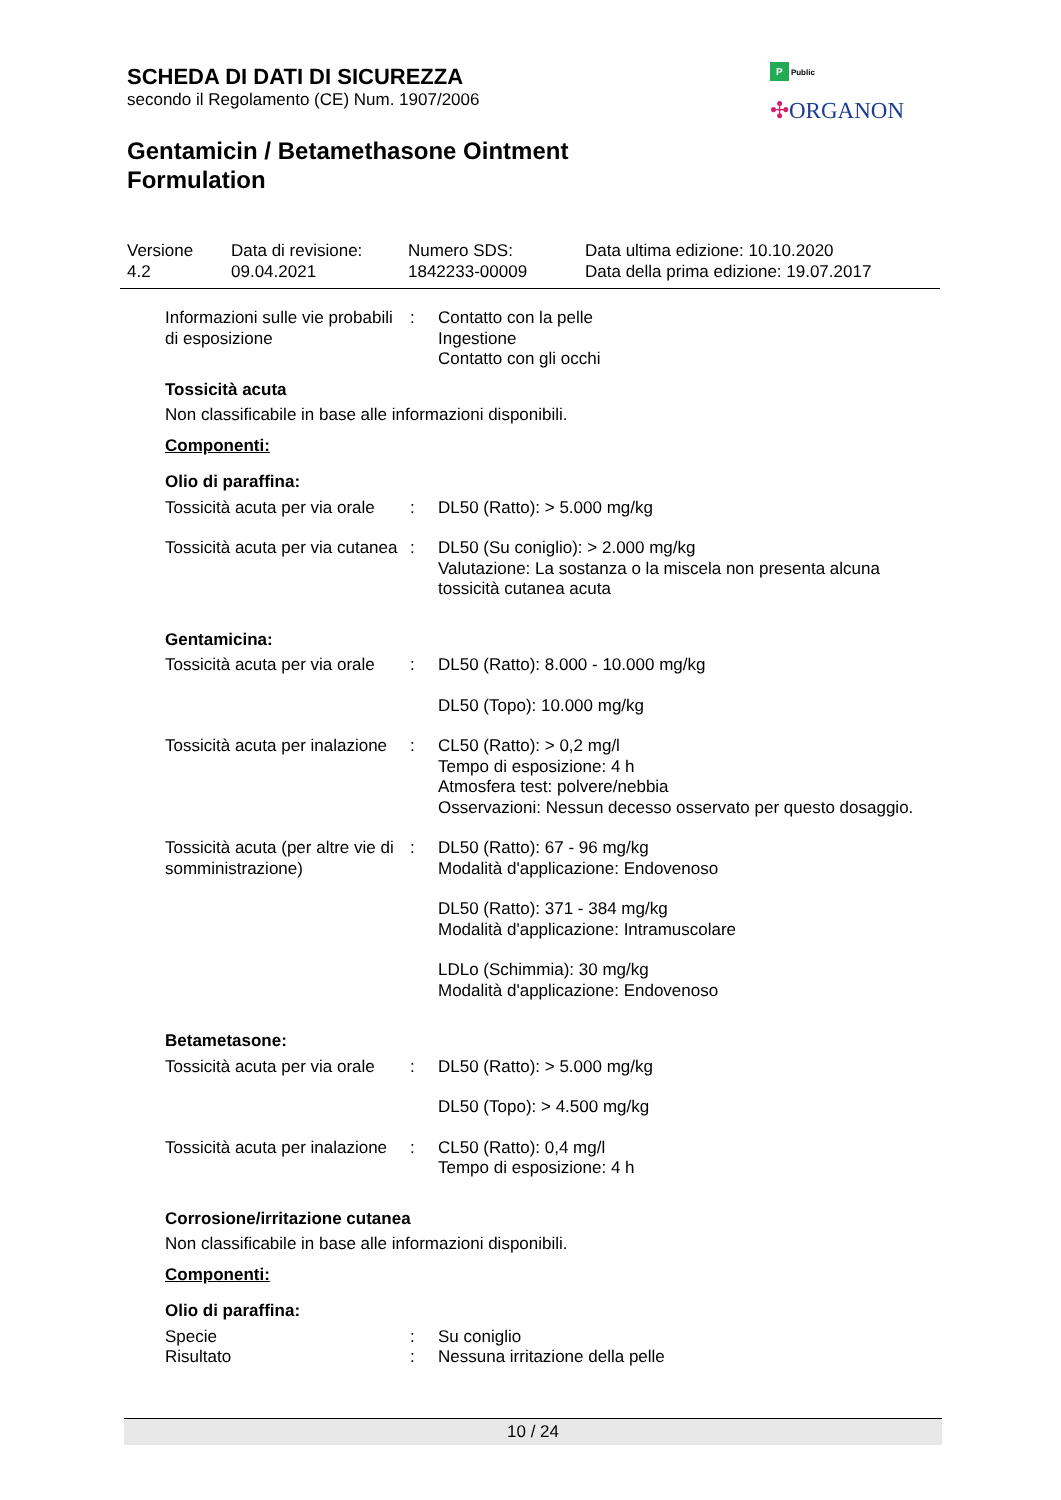SCHEDA DI DATI DI SICUREZZA
secondo il Regolamento (CE) Num. 1907/2006
Gentamicin / Betamethasone Ointment
Formulation
P Public
✣ORGANON
Versione
4.2
Data di revisione:
09.04.2021
Numero SDS:
1842233-00009
Data ultima edizione: 10.10.2020
Data della prima edizione: 19.07.2017
Informazioni sulle vie probabili di esposizione
: Contatto con la pelle
Ingestione
Contatto con gli occhi
Tossicità acuta
Non classificabile in base alle informazioni disponibili.
Componenti:
Olio di paraffina:
Tossicità acuta per via orale
: DL50 (Ratto): > 5.000 mg/kg
Tossicità acuta per via cutanea
: DL50 (Su coniglio): > 2.000 mg/kg
Valutazione: La sostanza o la miscela non presenta alcuna tossicità cutanea acuta
Gentamicina:
Tossicità acuta per via orale
: DL50 (Ratto): 8.000 - 10.000 mg/kg
DL50 (Topo): 10.000 mg/kg
Tossicità acuta per inalazione
: CL50 (Ratto): > 0,2 mg/l
Tempo di esposizione: 4 h
Atmosfera test: polvere/nebbia
Osservazioni: Nessun decesso osservato per questo dosaggio.
Tossicità acuta (per altre vie di somministrazione)
: DL50 (Ratto): 67 - 96 mg/kg
Modalità d'applicazione: Endovenoso
DL50 (Ratto): 371 - 384 mg/kg
Modalità d'applicazione: Intramuscolare
LDLo (Schimmia): 30 mg/kg
Modalità d'applicazione: Endovenoso
Betametasone:
Tossicità acuta per via orale
: DL50 (Ratto): > 5.000 mg/kg
DL50 (Topo): > 4.500 mg/kg
Tossicità acuta per inalazione
: CL50 (Ratto): 0,4 mg/l
Tempo di esposizione: 4 h
Corrosione/irritazione cutanea
Non classificabile in base alle informazioni disponibili.
Componenti:
Olio di paraffina:
Specie : Su coniglio
Risultato : Nessuna irritazione della pelle
10 / 24